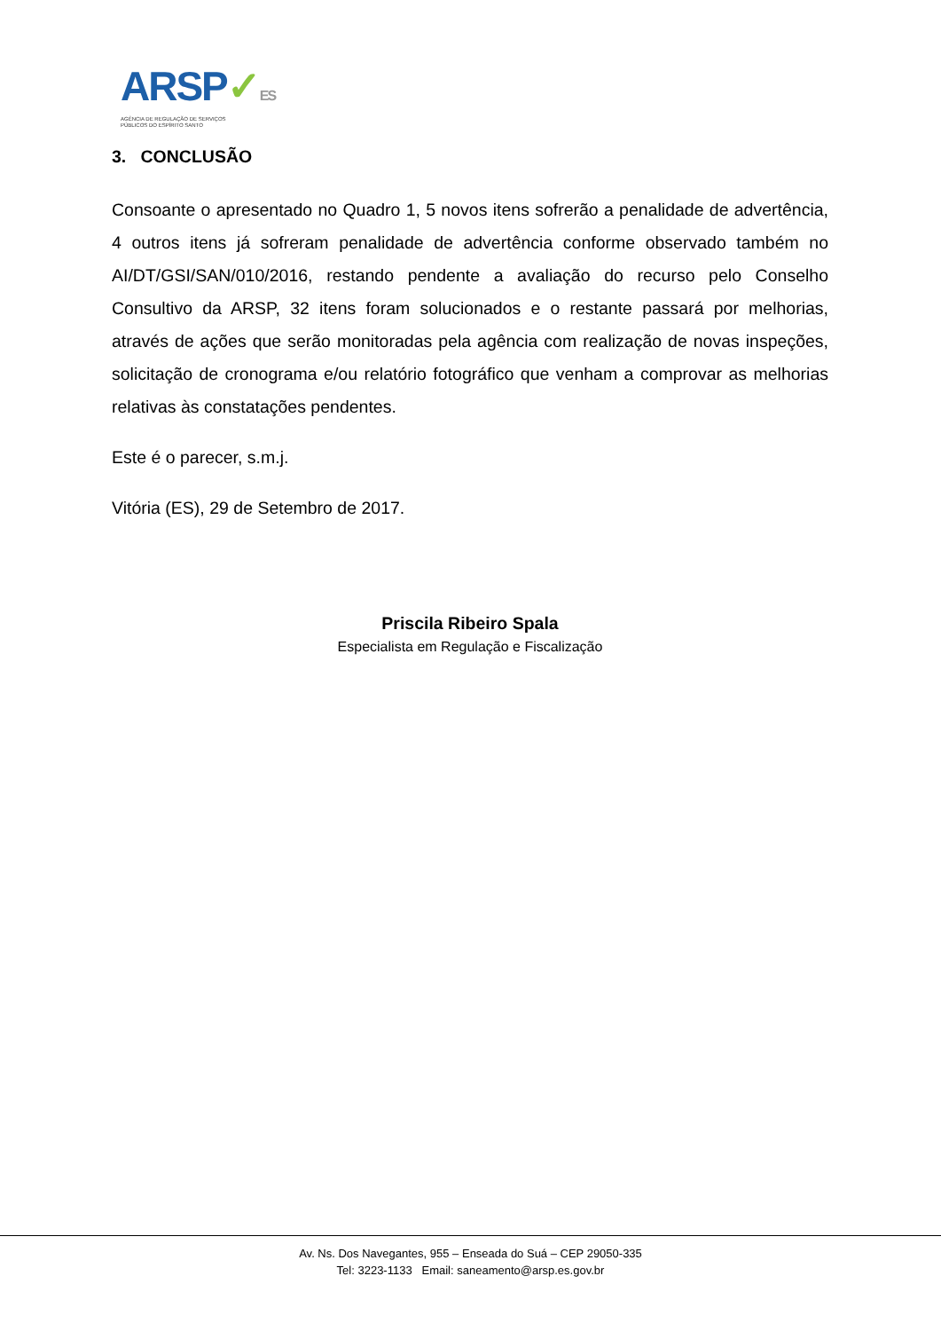ARSP✓ES
AGÊNCIA DE REGULAÇÃO DE SERVIÇOS
PÚBLICOS DO ESPÍRITO SANTO
3. CONCLUSÃO
Consoante o apresentado no Quadro 1, 5 novos itens sofrerão a penalidade de advertência, 4 outros itens já sofreram penalidade de advertência conforme observado também no AI/DT/GSI/SAN/010/2016, restando pendente a avaliação do recurso pelo Conselho Consultivo da ARSP, 32 itens foram solucionados e o restante passará por melhorias, através de ações que serão monitoradas pela agência com realização de novas inspeções, solicitação de cronograma e/ou relatório fotográfico que venham a comprovar as melhorias relativas às constatações pendentes.
Este é o parecer, s.m.j.
Vitória (ES), 29 de Setembro de 2017.
Priscila Ribeiro Spala
Especialista em Regulação e Fiscalização
Av. Ns. Dos Navegantes, 955 – Enseada do Suá – CEP 29050-335
Tel: 3223-1133 Email: saneamento@arsp.es.gov.br